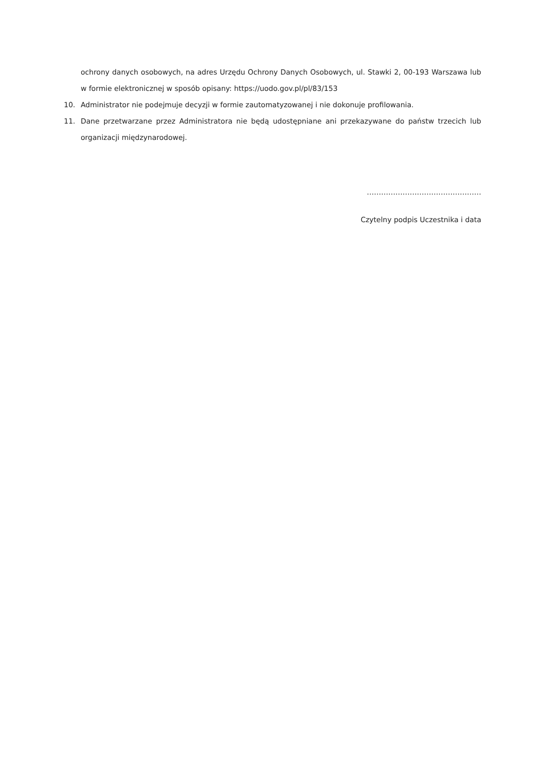ochrony danych osobowych, na adres Urzędu Ochrony Danych Osobowych, ul. Stawki 2, 00-193 Warszawa lub w formie elektronicznej w sposób opisany: https://uodo.gov.pl/pl/83/153
10. Administrator nie podejmuje decyzji w formie zautomatyzowanej i nie dokonuje profilowania.
11. Dane przetwarzane przez Administratora nie będą udostępniane ani przekazywane do państw trzecich lub organizacji międzynarodowej.
…………………………………………
Czytelny podpis Uczestnika i data